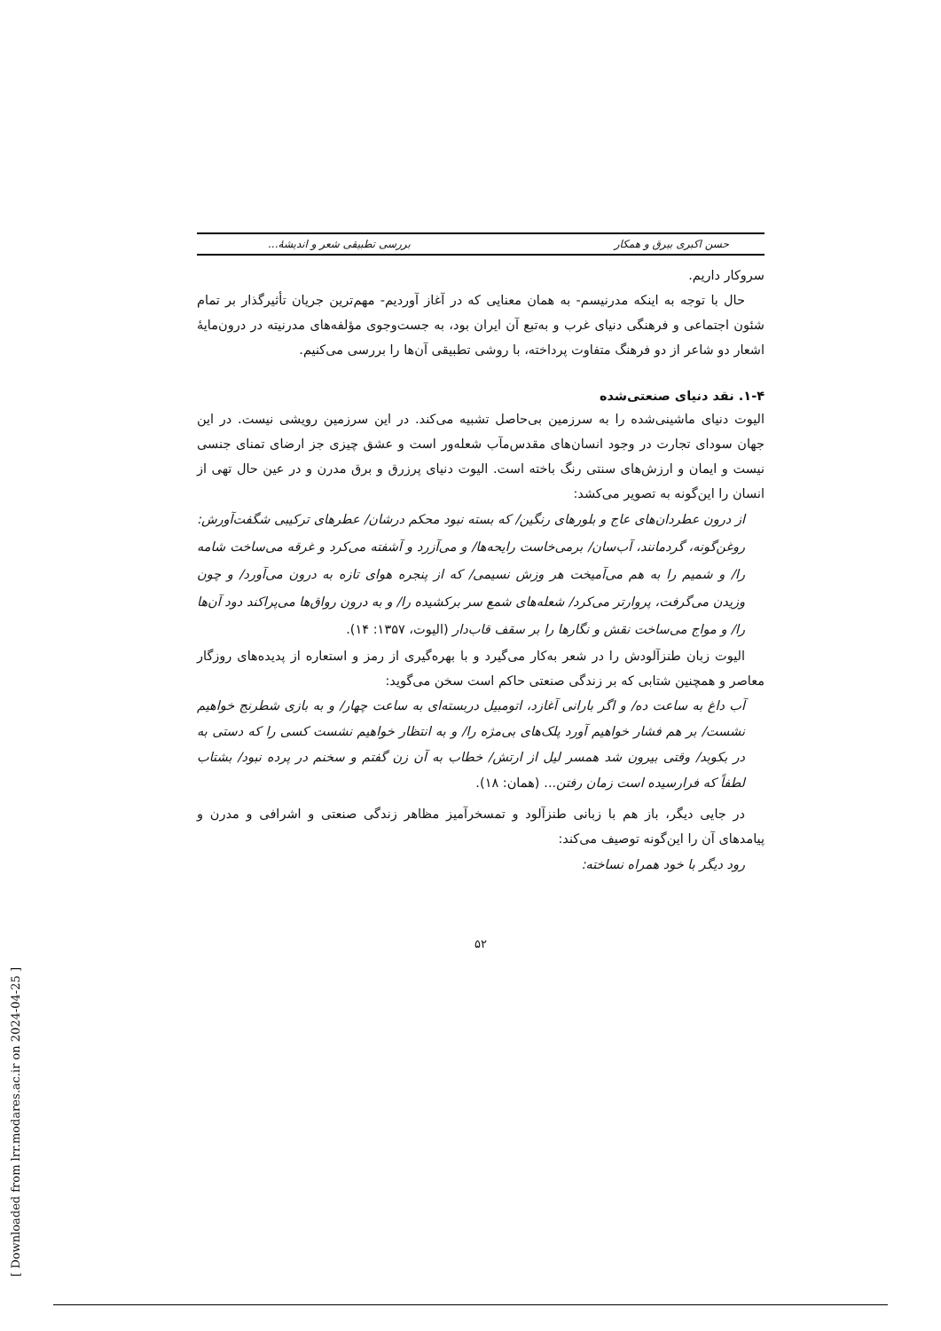حسن اکبری بیرق و همکار بررسی تطبیقی شعر و اندیشهٔ...
سروکار داریم.
حال با توجه به اینکه مدرنیسم- به همان معنایی که در آغاز آوردیم- مهم‌ترین جریان تأثیرگذار بر تمام شئون اجتماعی و فرهنگی دنیای غرب و به‌تبع آن ایران بود، به جست‌وجوی مؤلفه‌های مدرنیته در درون‌مایهٔ اشعار دو شاعر از دو فرهنگ متفاوت پرداخته، با روشی تطبیقی آن‌ها را بررسی می‌کنیم.
۱-۴. نقد دنیای صنعتی‌شده
الیوت دنیای ماشینی‌شده را به سرزمین بی‌حاصل تشبیه می‌کند. در این سرزمین رویشی نیست. در این جهان سودای تجارت در وجود انسان‌های مقدس‌مآب شعله‌ور است و عشق چیزی جز ارضای تمنای جنسی نیست و ایمان و ارزش‌های سنتی رنگ باخته است. الیوت دنیای پرزرق و برق مدرن و در عین حال تهی از انسان را این‌گونه به تصویر می‌کشد:
از درون عطردان‌های عاج و بلورهای رنگین/ که بسته نبود محکم درشان/ عطرهای ترکیبی شگفت‌آورش: روغن‌گونه، گردمانند، آب‌سان/ برمی‌خاست رایحه‌ها/ و می‌آزرد و آشفته می‌کرد و غرقه می‌ساخت شامه را/ و شمیم را به هم می‌آمیخت هر وزش نسیمی/ که از پنجره هوای تازه به درون می‌آورد/ و چون وزیدن می‌گرفت، پروارتر می‌کرد/ شعله‌های شمع سر برکشیده را/ و به درون رواق‌ها می‌پراکند دود آن‌ها را/ و مواج می‌ساخت نقش و نگارها را بر سقف قاب‌دار (الیوت، ۱۳۵۷: ۱۴).
الیوت زبان طنزآلودش را در شعر به‌کار می‌گیرد و با بهره‌گیری از رمز و استعاره از پدیده‌های روزگار معاصر و همچنین شتابی که بر زندگی صنعتی حاکم است سخن می‌گوید:
آب داغ به ساعت ده/ و اگر بارانی آغازد، اتومبیل دربسته‌ای به ساعت چهار/ و به بازی شطرنج خواهیم نشست/ بر هم فشار خواهیم آورد پلک‌های بی‌مژه را/ و به انتظار خواهیم نشست کسی را که دستی به در بکوبد/ وقتی بیرون شد همسر لیل از ارتش/ خطاب به آن زن گفتم و سخنم در پرده نبود/ بشتاب لطفاً که فرارسیده است زمان رفتن... (همان: ۱۸).
در جایی دیگر، باز هم با زبانی طنزآلود و تمسخرآمیز مظاهر زندگی صنعتی و اشرافی و مدرن و پیامدهای آن را این‌گونه توصیف می‌کند:
رود دیگر با خود همراه نساخته:
۵۲
[ Downloaded from lrr.modares.ac.ir on 2024-04-25 ]